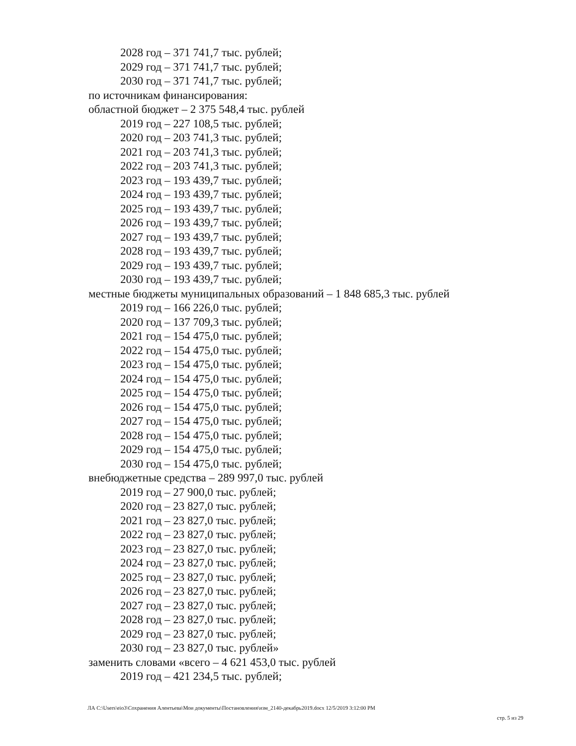2028 год – 371 741,7 тыс. рублей;
2029 год – 371 741,7 тыс. рублей;
2030 год – 371 741,7 тыс. рублей;
по источникам финансирования:
областной бюджет – 2 375 548,4 тыс. рублей
2019 год – 227 108,5 тыс. рублей;
2020 год – 203 741,3 тыс. рублей;
2021 год – 203 741,3 тыс. рублей;
2022 год – 203 741,3 тыс. рублей;
2023 год – 193 439,7 тыс. рублей;
2024 год – 193 439,7 тыс. рублей;
2025 год – 193 439,7 тыс. рублей;
2026 год – 193 439,7 тыс. рублей;
2027 год – 193 439,7 тыс. рублей;
2028 год – 193 439,7 тыс. рублей;
2029 год – 193 439,7 тыс. рублей;
2030 год – 193 439,7 тыс. рублей;
местные бюджеты муниципальных образований – 1 848 685,3 тыс. рублей
2019 год – 166 226,0 тыс. рублей;
2020 год – 137 709,3 тыс. рублей;
2021 год – 154 475,0 тыс. рублей;
2022 год – 154 475,0 тыс. рублей;
2023 год – 154 475,0 тыс. рублей;
2024 год – 154 475,0 тыс. рублей;
2025 год – 154 475,0 тыс. рублей;
2026 год – 154 475,0 тыс. рублей;
2027 год – 154 475,0 тыс. рублей;
2028 год – 154 475,0 тыс. рублей;
2029 год – 154 475,0 тыс. рублей;
2030 год – 154 475,0 тыс. рублей;
внебюджетные средства – 289 997,0 тыс. рублей
2019 год – 27 900,0 тыс. рублей;
2020 год – 23 827,0 тыс. рублей;
2021 год – 23 827,0 тыс. рублей;
2022 год – 23 827,0 тыс. рублей;
2023 год – 23 827,0 тыс. рублей;
2024 год – 23 827,0 тыс. рублей;
2025 год – 23 827,0 тыс. рублей;
2026 год – 23 827,0 тыс. рублей;
2027 год – 23 827,0 тыс. рублей;
2028 год – 23 827,0 тыс. рублей;
2029 год – 23 827,0 тыс. рублей;
2030 год – 23 827,0 тыс. рублей»
заменить словами «всего – 4 621 453,0 тыс. рублей
2019 год – 421 234,5 тыс. рублей;
ЛА C:\Users\eio3\Сохранения Алентьева\Мои документы\Постановления\изм_2140-декабрь2019.docx 12/5/2019 3:12:00 PM
стр. 5 из 29